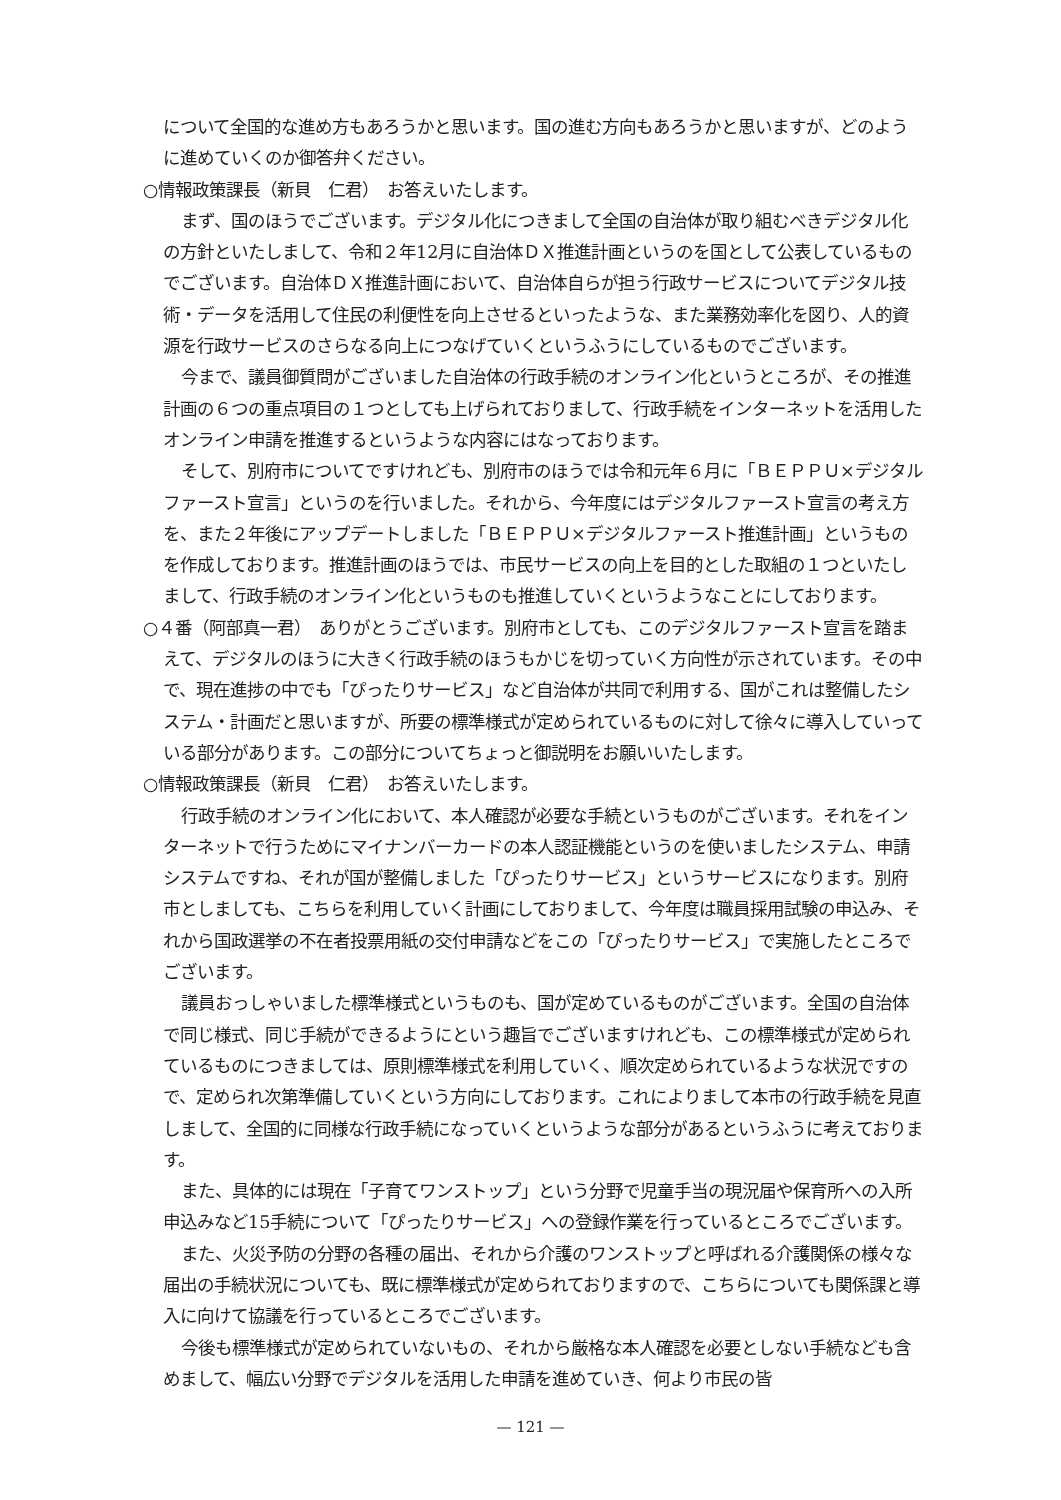について全国的な進め方もあろうかと思います。国の進む方向もあろうかと思いますが、どのように進めていくのか御答弁ください。
○情報政策課長（新貝　仁君）　お答えいたします。
まず、国のほうでございます。デジタル化につきまして全国の自治体が取り組むべきデジタル化の方針といたしまして、令和２年12月に自治体ＤＸ推進計画というのを国として公表しているものでございます。自治体ＤＸ推進計画において、自治体自らが担う行政サービスについてデジタル技術・データを活用して住民の利便性を向上させるといったような、また業務効率化を図り、人的資源を行政サービスのさらなる向上につなげていくというふうにしているものでございます。
今まで、議員御質問がございました自治体の行政手続のオンライン化というところが、その推進計画の６つの重点項目の１つとしても上げられておりまして、行政手続をインターネットを活用したオンライン申請を推進するというような内容にはなっております。
そして、別府市についてですけれども、別府市のほうでは令和元年６月に「ＢＥＰＰＵ×デジタルファースト宣言」というのを行いました。それから、今年度にはデジタルファースト宣言の考え方を、また２年後にアップデートしました「ＢＥＰＰＵ×デジタルファースト推進計画」というものを作成しております。推進計画のほうでは、市民サービスの向上を目的とした取組の１つといたしまして、行政手続のオンライン化というものも推進していくというようなことにしております。
○４番（阿部真一君）　ありがとうございます。別府市としても、このデジタルファースト宣言を踏まえて、デジタルのほうに大きく行政手続のほうもかじを切っていく方向性が示されています。その中で、現在進捗の中でも「ぴったりサービス」など自治体が共同で利用する、国がこれは整備したシステム・計画だと思いますが、所要の標準様式が定められているものに対して徐々に導入していっている部分があります。この部分についてちょっと御説明をお願いいたします。
○情報政策課長（新貝　仁君）　お答えいたします。
行政手続のオンライン化において、本人確認が必要な手続というものがございます。それをインターネットで行うためにマイナンバーカードの本人認証機能というのを使いましたシステム、申請システムですね、それが国が整備しました「ぴったりサービス」というサービスになります。別府市としましても、こちらを利用していく計画にしておりまして、今年度は職員採用試験の申込み、それから国政選挙の不在者投票用紙の交付申請などをこの「ぴったりサービス」で実施したところでございます。
議員おっしゃいました標準様式というものも、国が定めているものがございます。全国の自治体で同じ様式、同じ手続ができるようにという趣旨でございますけれども、この標準様式が定められているものにつきましては、原則標準様式を利用していく、順次定められているような状況ですので、定められ次第準備していくという方向にしております。これによりまして本市の行政手続を見直しまして、全国的に同様な行政手続になっていくというような部分があるというふうに考えております。
また、具体的には現在「子育てワンストップ」という分野で児童手当の現況届や保育所への入所申込みなど15手続について「ぴったりサービス」への登録作業を行っているところでございます。
また、火災予防の分野の各種の届出、それから介護のワンストップと呼ばれる介護関係の様々な届出の手続状況についても、既に標準様式が定められておりますので、こちらについても関係課と導入に向けて協議を行っているところでございます。
今後も標準様式が定められていないもの、それから厳格な本人確認を必要としない手続なども含めまして、幅広い分野でデジタルを活用した申請を進めていき、何より市民の皆
— 121 —